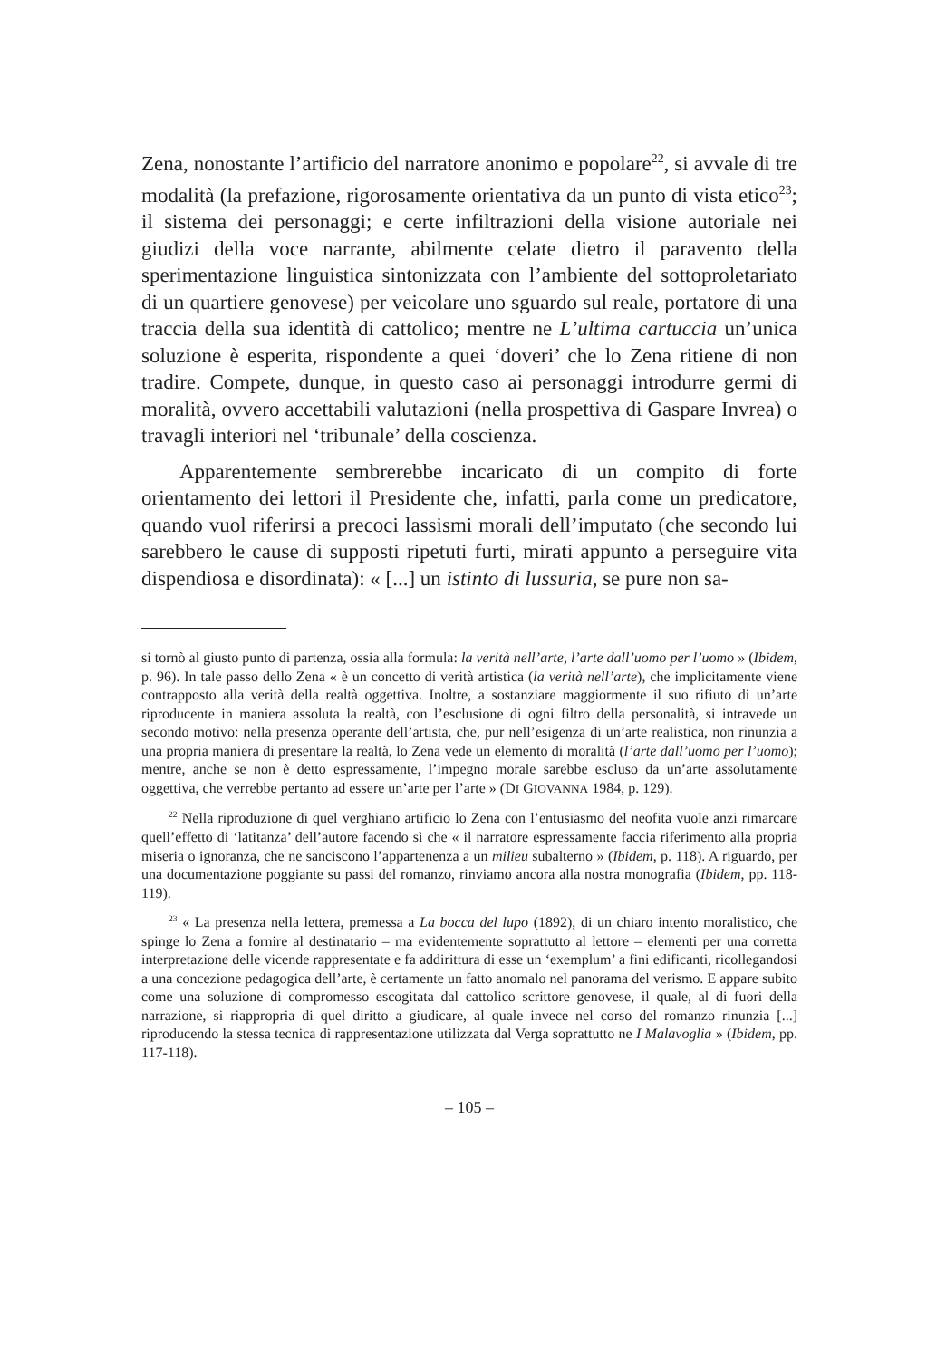Zena, nonostante l’artificio del narratore anonimo e popolare<sup>22</sup>, si avvale di tre modalità (la prefazione, rigorosamente orientativa da un punto di vista etico<sup>23</sup>; il sistema dei personaggi; e certe infiltrazioni della visione autoriale nei giudizi della voce narrante, abilmente celate dietro il paravento della sperimentazione linguistica sintonizzata con l’ambiente del sottoproletariato di un quartiere genovese) per veicolare uno sguardo sul reale, portatore di una traccia della sua identità di cattolico; mentre ne L’ultima cartuccia un’unica soluzione è esperita, rispondente a quei ‘doveri’ che lo Zena ritiene di non tradire. Compete, dunque, in questo caso ai personaggi introdurre germi di moralità, ovvero accettabili valutazioni (nella prospettiva di Gaspare Invrea) o travagli interiori nel ‘tribunale’ della coscienza.
Apparentemente sembrerebbe incaricato di un compito di forte orientamento dei lettori il Presidente che, infatti, parla come un predicatore, quando vuol riferirsi a precoci lassismi morali dell’imputato (che secondo lui sarebbero le cause di supposti ripetuti furti, mirati appunto a perseguire vita dispendiosa e disordinata): « [...] un istinto di lussuria, se pure non sa-
si tornò al giusto punto di partenza, ossia alla formula: la verità nell’arte, l’arte dall’uomo per l’uomo » (Ibidem, p. 96). In tale passo dello Zena « è un concetto di verità artistica (la verità nell’arte), che implicitamente viene contrapposto alla verità della realtà oggettiva. Inoltre, a sostanziare maggiormente il suo rifiuto di un’arte riproducente in maniera assoluta la realtà, con l’esclusione di ogni filtro della personalità, si intravede un secondo motivo: nella presenza operante dell’artista, che, pur nell’esigenza di un’arte realistica, non rinunzia a una propria maniera di presentare la realtà, lo Zena vede un elemento di moralità (l’arte dall’uomo per l’uomo); mentre, anche se non è detto espressamente, l’impegno morale sarebbe escluso da un’arte assolutamente oggettiva, che verrebbe pertanto ad essere un’arte per l’arte » (DI GIOVANNA 1984, p. 129).
<sup>22</sup> Nella riproduzione di quel verghiano artificio lo Zena con l’entusiasmo del neofita vuole anzi rimarcare quell’effetto di ‘latitanza’ dell’autore facendo sì che « il narratore espressamente faccia riferimento alla propria miseria o ignoranza, che ne sanciscono l’appartenenza a un milieu subalterno » (Ibidem, p. 118). A riguardo, per una documentazione poggiante su passi del romanzo, rinviamo ancora alla nostra monografia (Ibidem, pp. 118-119).
<sup>23</sup> « La presenza nella lettera, premessa a La bocca del lupo (1892), di un chiaro intento moralistico, che spinge lo Zena a fornire al destinatario – ma evidentemente soprattutto al lettore – elementi per una corretta interpretazione delle vicende rappresentate e fa addirittura di esse un ‘exemplum’ a fini edificanti, ricollegandosi a una concezione pedagogica dell’arte, è certamente un fatto anomalo nel panorama del verismo. E appare subito come una soluzione di compromesso escogitata dal cattolico scrittore genovese, il quale, al di fuori della narrazione, si riappropria di quel diritto a giudicare, al quale invece nel corso del romanzo rinunzia [...] riproducendo la stessa tecnica di rappresentazione utilizzata dal Verga soprattutto ne I Malavoglia » (Ibidem, pp. 117-118).
– 105 –